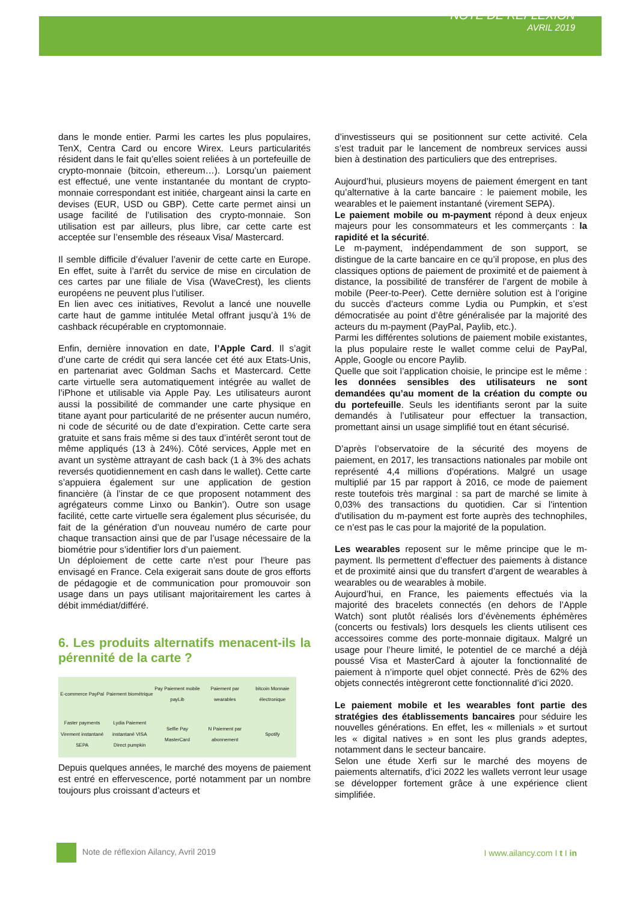NOTE DE REFLEXION
AVRIL 2019
dans le monde entier. Parmi les cartes les plus populaires, TenX, Centra Card ou encore Wirex. Leurs particularités résident dans le fait qu’elles soient reliées à un portefeuille de crypto-monnaie (bitcoin, ethereum…). Lorsqu’un paiement est effectué, une vente instantanée du montant de crypto-monnaie correspondant est initiée, chargeant ainsi la carte en devises (EUR, USD ou GBP). Cette carte permet ainsi un usage facilité de l’utilisation des crypto-monnaie. Son utilisation est par ailleurs, plus libre, car cette carte est acceptée sur l’ensemble des réseaux Visa/ Mastercard.
Il semble difficile d’évaluer l’avenir de cette carte en Europe. En effet, suite à l’arrêt du service de mise en circulation de ces cartes par une filiale de Visa (WaveCrest), les clients européens ne peuvent plus l’utiliser.
En lien avec ces initiatives, Revolut a lancé une nouvelle carte haut de gamme intitulée Metal offrant jusqu’à 1% de cashback récupérable en cryptomonnaie.
Enfin, dernière innovation en date, l’Apple Card. Il s’agit d’une carte de crédit qui sera lancée cet été aux Etats-Unis, en partenariat avec Goldman Sachs et Mastercard. Cette carte virtuelle sera automatiquement intégrée au wallet de l’iPhone et utilisable via Apple Pay. Les utilisateurs auront aussi la possibilité de commander une carte physique en titane ayant pour particularité de ne présenter aucun numéro, ni code de sécurité ou de date d’expiration. Cette carte sera gratuite et sans frais même si des taux d’intérêt seront tout de même appliqués (13 à 24%). Côté services, Apple met en avant un système attrayant de cash back (1 à 3% des achats reversés quotidiennement en cash dans le wallet). Cette carte s’appuiera également sur une application de gestion financière (à l’instar de ce que proposent notamment des agrégateurs comme Linxo ou Bankin’). Outre son usage facilité, cette carte virtuelle sera également plus sécurisée, du fait de la génération d’un nouveau numéro de carte pour chaque transaction ainsi que de par l’usage nécessaire de la biométrie pour s’identifier lors d’un paiement.
Un déploiement de cette carte n’est pour l’heure pas envisagé en France. Cela exigerait sans doute de gros efforts de pédagogie et de communication pour promouvoir son usage dans un pays utilisant majoritairement les cartes à débit immédiat/différé.
6. Les produits alternatifs menacent-ils la pérennité de la carte ?
E-commerce PayPal
Paiement biométrique
Pay Paiement mobile payLib
Paiement par wearables
bitcoin Monnaie électronique
Faster payments Virement instantané SEPA
Lydia Paiement instantané VISA Direct pumpkin
Selfie Pay MasterCard
N Paiement par abonnement
Spotify
Depuis quelques années, le marché des moyens de paiement est entré en effervescence, porté notamment par un nombre toujours plus croissant d’acteurs et
d’investisseurs qui se positionnent sur cette activité. Cela s’est traduit par le lancement de nombreux services aussi bien à destination des particuliers que des entreprises.
Aujourd’hui, plusieurs moyens de paiement émergent en tant qu’alternative à la carte bancaire : le paiement mobile, les wearables et le paiement instantané (virement SEPA).
Le paiement mobile ou m-payment répond à deux enjeux majeurs pour les consommateurs et les commerçants : la rapidité et la sécurité.
Le m-payment, indépendamment de son support, se distingue de la carte bancaire en ce qu’il propose, en plus des classiques options de paiement de proximité et de paiement à distance, la possibilité de transférer de l’argent de mobile à mobile (Peer-to-Peer). Cette dernière solution est à l’origine du succès d’acteurs comme Lydia ou Pumpkin, et s’est démocratisée au point d’être généralisée par la majorité des acteurs du m-payment (PayPal, Paylib, etc.).
Parmi les différentes solutions de paiement mobile existantes, la plus populaire reste le wallet comme celui de PayPal, Apple, Google ou encore Paylib.
Quelle que soit l’application choisie, le principe est le même : les données sensibles des utilisateurs ne sont demandées qu’au moment de la création du compte ou du portefeuille. Seuls les identifiants seront par la suite demandés à l’utilisateur pour effectuer la transaction, promettant ainsi un usage simplifié tout en étant sécurisé.
D’après l’observatoire de la sécurité des moyens de paiement, en 2017, les transactions nationales par mobile ont représenté 4,4 millions d’opérations. Malgré un usage multiplié par 15 par rapport à 2016, ce mode de paiement reste toutefois très marginal : sa part de marché se limite à 0,03% des transactions du quotidien. Car si l'intention d'utilisation du m-payment est forte auprès des technophiles, ce n’est pas le cas pour la majorité de la population.
Les wearables reposent sur le même principe que le m-payment. Ils permettent d’effectuer des paiements à distance et de proximité ainsi que du transfert d’argent de wearables à wearables ou de wearables à mobile.
Aujourd’hui, en France, les paiements effectués via la majorité des bracelets connectés (en dehors de l’Apple Watch) sont plutôt réalisés lors d’évènements éphémères (concerts ou festivals) lors desquels les clients utilisent ces accessoires comme des porte-monnaie digitaux. Malgré un usage pour l’heure limité, le potentiel de ce marché a déjà poussé Visa et MasterCard à ajouter la fonctionnalité de paiement à n’importe quel objet connecté. Près de 62% des objets connectés intègreront cette fonctionnalité d’ici 2020.
Le paiement mobile et les wearables font partie des stratégies des établissements bancaires pour séduire les nouvelles générations. En effet, les « millenials » et surtout les « digital natives » en sont les plus grands adeptes, notamment dans le secteur bancaire.
Selon une étude Xerfi sur le marché des moyens de paiements alternatifs, d’ici 2022 les wallets verront leur usage se développer fortement grâce à une expérience client simplifiée.
Note de réflexion Ailancy, Avril 2019
I www.ailancy.com I t I in